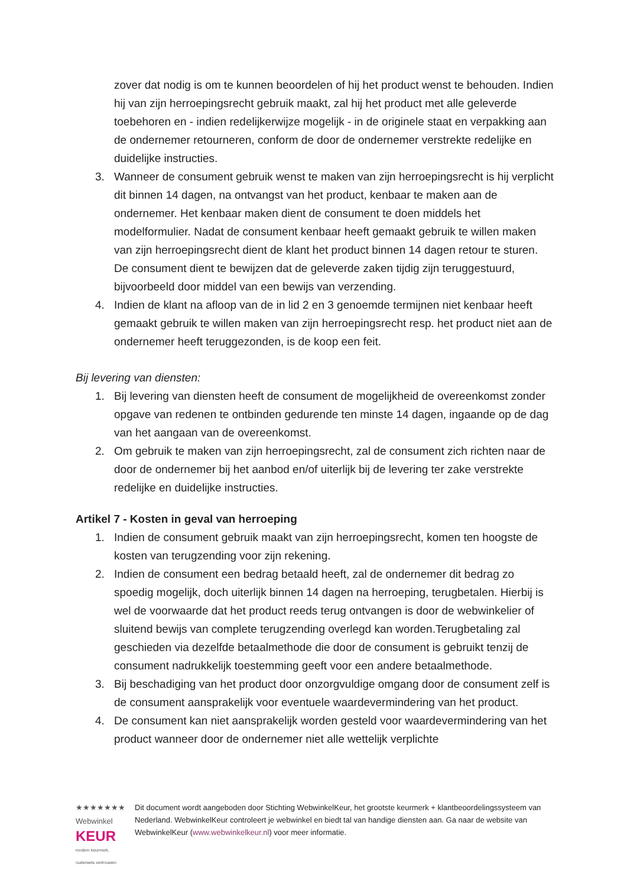zover dat nodig is om te kunnen beoordelen of hij het product wenst te behouden. Indien hij van zijn herroepingsrecht gebruik maakt, zal hij het product met alle geleverde toebehoren en - indien redelijkerwijze mogelijk - in de originele staat en verpakking aan de ondernemer retourneren, conform de door de ondernemer verstrekte redelijke en duidelijke instructies.
3. Wanneer de consument gebruik wenst te maken van zijn herroepingsrecht is hij verplicht dit binnen 14 dagen, na ontvangst van het product, kenbaar te maken aan de ondernemer. Het kenbaar maken dient de consument te doen middels het modelformulier. Nadat de consument kenbaar heeft gemaakt gebruik te willen maken van zijn herroepingsrecht dient de klant het product binnen 14 dagen retour te sturen. De consument dient te bewijzen dat de geleverde zaken tijdig zijn teruggestuurd, bijvoorbeeld door middel van een bewijs van verzending.
4. Indien de klant na afloop van de in lid 2 en 3 genoemde termijnen niet kenbaar heeft gemaakt gebruik te willen maken van zijn herroepingsrecht resp. het product niet aan de ondernemer heeft teruggezonden, is de koop een feit.
Bij levering van diensten:
1. Bij levering van diensten heeft de consument de mogelijkheid de overeenkomst zonder opgave van redenen te ontbinden gedurende ten minste 14 dagen, ingaande op de dag van het aangaan van de overeenkomst.
2. Om gebruik te maken van zijn herroepingsrecht, zal de consument zich richten naar de door de ondernemer bij het aanbod en/of uiterlijk bij de levering ter zake verstrekte redelijke en duidelijke instructies.
Artikel 7 - Kosten in geval van herroeping
1. Indien de consument gebruik maakt van zijn herroepingsrecht, komen ten hoogste de kosten van terugzending voor zijn rekening.
2. Indien de consument een bedrag betaald heeft, zal de ondernemer dit bedrag zo spoedig mogelijk, doch uiterlijk binnen 14 dagen na herroeping, terugbetalen. Hierbij is wel de voorwaarde dat het product reeds terug ontvangen is door de webwinkelier of sluitend bewijs van complete terugzending overlegd kan worden.Terugbetaling zal geschieden via dezelfde betaalmethode die door de consument is gebruikt tenzij de consument nadrukkelijk toestemming geeft voor een andere betaalmethode.
3. Bij beschadiging van het product door onzorgvuldige omgang door de consument zelf is de consument aansprakelijk voor eventuele waardevermindering van het product.
4. De consument kan niet aansprakelijk worden gesteld voor waardevermindering van het product wanneer door de ondernemer niet alle wettelijk verplichte
★★★★★★★ Webwinkel
KEUR
modern keurmerk, ouderwets vertrouwen
Dit document wordt aangeboden door Stichting WebwinkelKeur, het grootste keurmerk + klantbeoordelingssysteem van Nederland. WebwinkelKeur controleert je webwinkel en biedt tal van handige diensten aan. Ga naar de website van WebwinkelKeur (www.webwinkelkeur.nl) voor meer informatie.